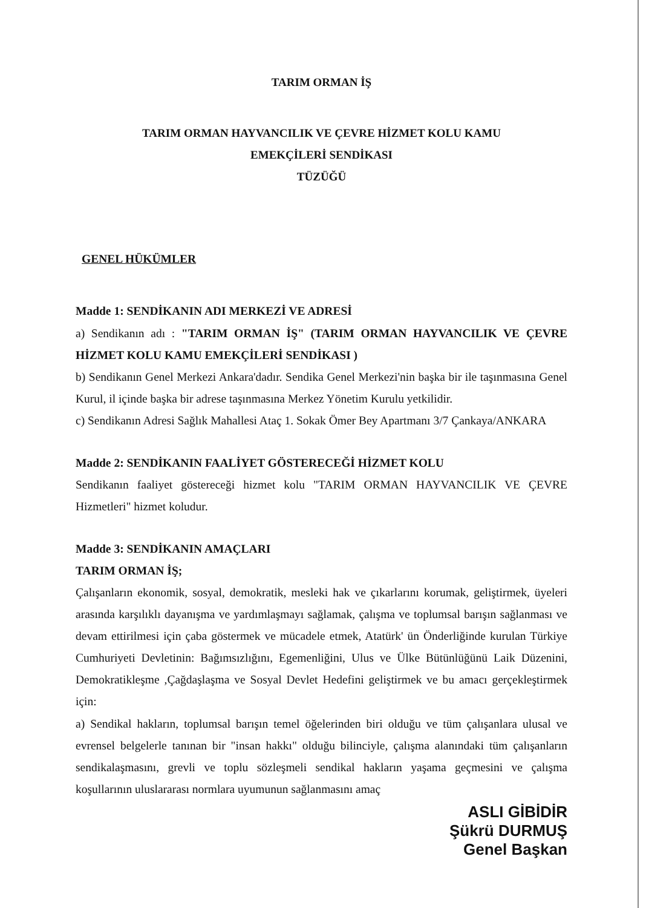TARIM ORMAN İŞ
TARIM ORMAN HAYVANCILIK VE ÇEVRE HİZMET KOLU KAMU
EMEKÇİLERİ SENDİKASI
TÜZÜĞÜ
GENEL HÜKÜMLER
Madde 1: SENDİKANIN ADI MERKEZİ VE ADRESİ
a) Sendikanın adı : "TARIM ORMAN İŞ" (TARIM ORMAN HAYVANCILIK VE ÇEVRE HİZMET KOLU KAMU EMEKÇİLERİ SENDİKASI )
b) Sendikanın Genel Merkezi Ankara'dadır. Sendika Genel Merkezi'nin başka bir ile taşınmasına Genel Kurul, il içinde başka bir adrese taşınmasına Merkez Yönetim Kurulu yetkilidir.
c) Sendikanın Adresi Sağlık Mahallesi Ataç 1. Sokak Ömer Bey Apartmanı 3/7 Çankaya/ANKARA
Madde 2: SENDİKANIN FAALİYET GÖSTERECEĞİ HİZMET KOLU
Sendikanın faaliyet göstereceği hizmet kolu "TARIM ORMAN HAYVANCILIK VE ÇEVRE Hizmetleri" hizmet koludur.
Madde 3: SENDİKANIN AMAÇLARI
TARIM ORMAN İŞ;
Çalışanların ekonomik, sosyal, demokratik, mesleki hak ve çıkarlarını korumak, geliştirmek, üyeleri arasında karşılıklı dayanışma ve yardımlaşmayı sağlamak, çalışma ve toplumsal barışın sağlanması ve devam ettirilmesi için çaba göstermek ve mücadele etmek, Atatürk' ün Önderliğinde kurulan Türkiye Cumhuriyeti Devletinin: Bağımsızlığını, Egemenliğini, Ulus ve Ülke Bütünlüğünü Laik Düzenini, Demokratikleşme ,Çağdaşlaşma ve Sosyal Devlet Hedefini geliştirmek ve bu amacı gerçekleştirmek için:
a) Sendikal hakların, toplumsal barışın temel öğelerinden biri olduğu ve tüm çalışanlara ulusal ve evrensel belgelerle tanınan bir "insan hakkı" olduğu bilinciyle, çalışma alanındaki tüm çalışanların sendikalaşmasını, grevli ve toplu sözleşmeli sendikal hakların yaşama geçmesini ve çalışma koşullarının uluslararası normlara uyumunun sağlanmasını amaç
ASLI GİBİDİR
Şükrü DURMUŞ
Genel Başkan